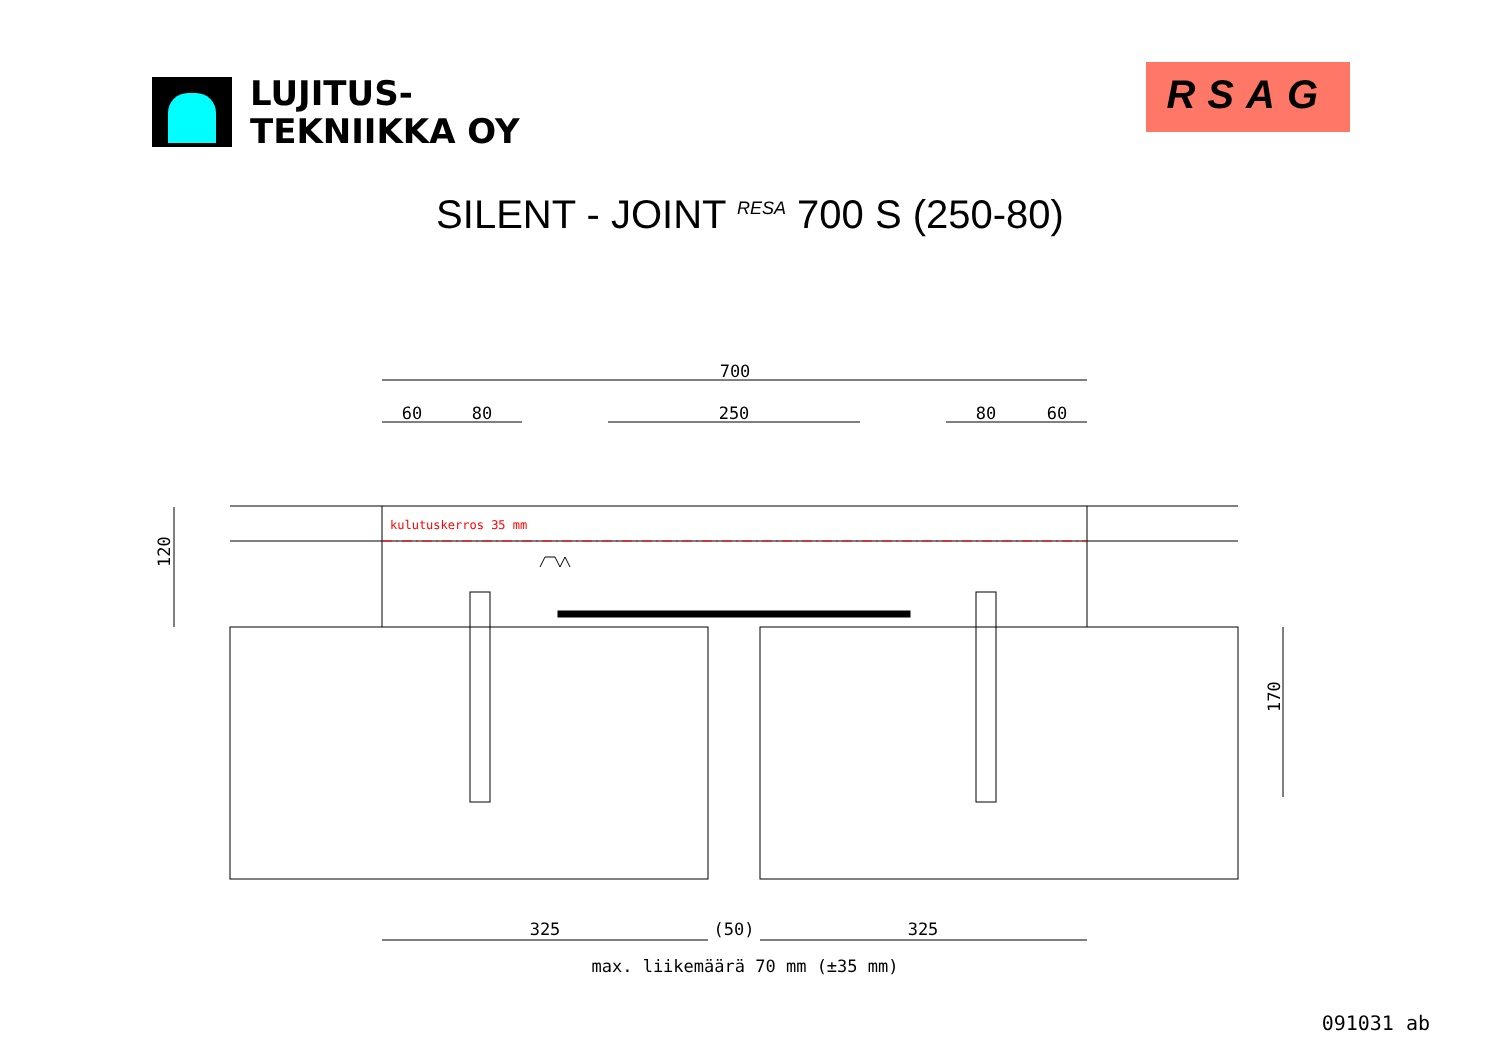LUJITUS-
TEKNIIKKA OY
RSAG
SILENT - JOINT <sup>RESA</sup> 700 S (250-80)
700
60
80
250
80
60
kulutuskerros 35 mm
120
170
325
(50)
325
max. liikemäärä 70 mm (±35 mm)
091031 ab